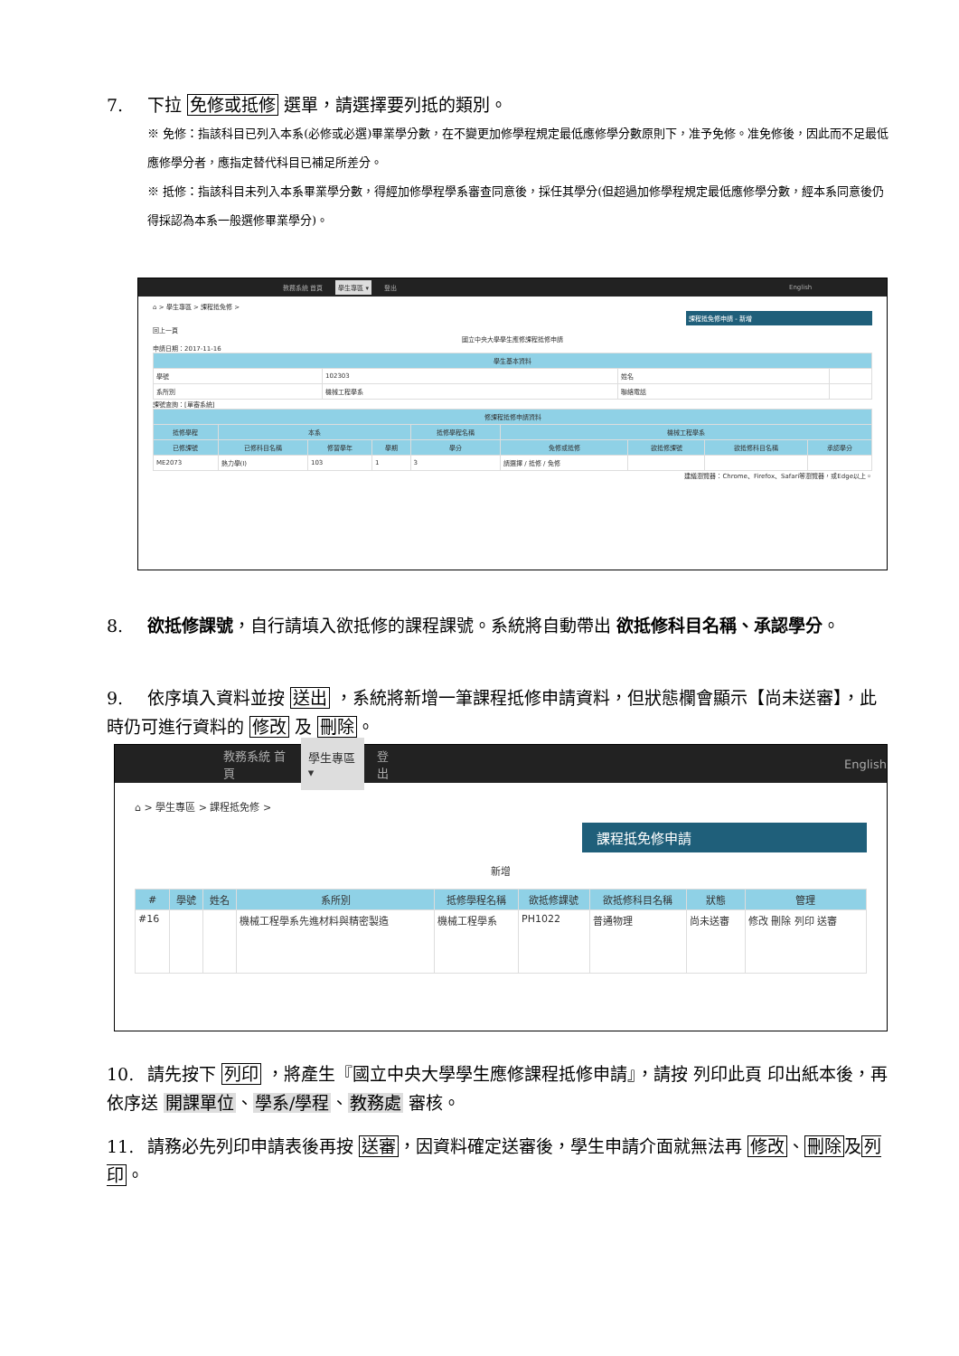7. 下拉 免修或抵修 選單，請選擇要列抵的類別。
※ 免修：指該科目已列入本系(必修或必選)畢業學分數，在不變更加修學程規定最低應修學分數原則下，准予免修。准免修後，因此而不足最低應修學分者，應指定替代科目已補足所差分。
※ 抵修：指該科目未列入本系畢業學分數，得經加修學程學系審查同意後，採任其學分(但超過加修學程規定最低應修學分數，經本系同意後仍得採認為本系一般選修畢業學分)。
教務系統 首頁 學生專區 ▾ 登出 English
⌂ > 學生專區 > 課程抵免修 >
課程抵免修申請 - 新增
回上一頁
國立中央大學學生應修課程抵修申請
申請日期：2017-11-16
| 學生基本資料 | | | |
| --- | --- | --- | --- |
| 學號 | 102303 | 姓名 | |
| 系所別 | 機械工程學系 | 聯絡電話 | |
課號查詢：[單審系統]
| 修課程抵修申請資料 | | | | | | | | |
| --- | --- | --- | --- | --- | --- | --- | --- | --- |
| 抵修學程 | 本系 | | | 抵修學程名稱 | 機械工程學系 | | | |
| 已修課號 | 已修科目名稱 | 修習學年 | 學期 | 學分 | 免修或抵修 | 欲抵修課號 | 欲抵修科目名稱 | 承認學分 |
| ME2073 | 熱力學(I) | 103 | 1 | 3 | 請選擇 / 抵修 / 免修 | | | |
建議瀏覽器：Chrome、Firefox、Safari等瀏覽器，或Edge以上。
8. 欲抵修課號，自行請填入欲抵修的課程課號。系統將自動帶出 欲抵修科目名稱、承認學分。
9. 依序填入資料並按 送出 ，系統將新增一筆課程抵修申請資料，但狀態欄會顯示【尚未送審】，此時仍可進行資料的 修改 及 刪除。
教務系統 首頁 學生專區 ▾ 登出 English
⌂ > 學生專區 > 課程抵免修 >
課程抵免修申請
新增
| # | 學號 | 姓名 | 系所別 | 抵修學程名稱 | 欲抵修課號 | 欲抵修科目名稱 | 狀態 | 管理 |
| --- | --- | --- | --- | --- | --- | --- | --- | --- |
| #16 | | | 機械工程學系先進材料與精密製造 | 機械工程學系 | PH1022 | 普通物理 | 尚未送審 | 修改 刪除 列印 送審 |
10. 請先按下 列印 ，將產生『國立中央大學學生應修課程抵修申請』，請按 列印此頁 印出紙本後，再依序送 開課單位、學系/學程、教務處 審核。
11. 請務必先列印申請表後再按 送審，因資料確定送審後，學生申請介面就無法再 修改、刪除及列印。